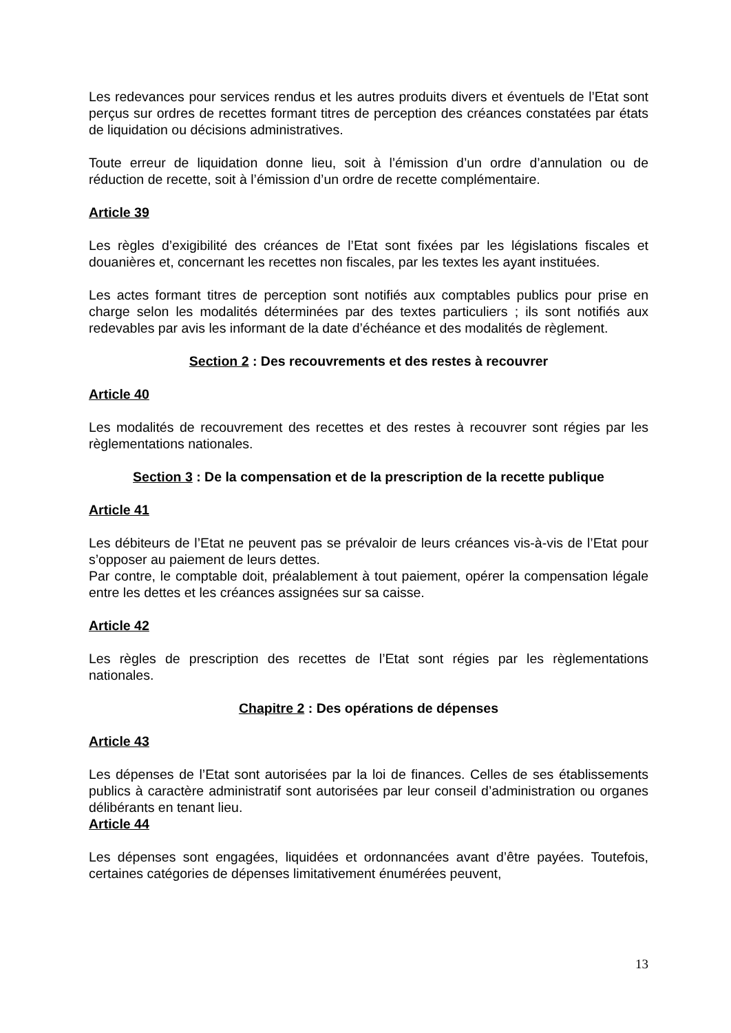Les redevances pour services rendus et les autres produits divers et éventuels de l’Etat sont perçus sur ordres de recettes formant titres de perception des créances constatées par états de liquidation ou décisions administratives.
Toute erreur de liquidation donne lieu, soit à l’émission d’un ordre d’annulation ou de réduction de recette, soit à l’émission d’un ordre de recette complémentaire.
Article 39
Les règles d’exigibilité des créances de l’Etat sont fixées par les législations fiscales et douanières et, concernant les recettes non fiscales, par les textes les ayant instituées.
Les actes formant titres de perception sont notifiés aux comptables publics pour prise en charge selon les modalités déterminées par des textes particuliers ; ils sont notifiés aux redevables par avis les informant de la date d’échéance et des modalités de règlement.
Section 2 : Des recouvrements et des restes à recouvrer
Article 40
Les modalités de recouvrement des recettes et des restes à recouvrer sont régies par les règlementations nationales.
Section 3 : De la compensation et de la prescription de la recette publique
Article 41
Les débiteurs de l’Etat ne peuvent pas se prévaloir de leurs créances vis-à-vis de l’Etat pour s’opposer au paiement de leurs dettes.
Par contre, le comptable doit, préalablement à tout paiement, opérer la compensation légale entre les dettes et les créances assignées sur sa caisse.
Article 42
Les règles de prescription des recettes de l’Etat sont régies par les règlementations nationales.
Chapitre 2 : Des opérations de dépenses
Article 43
Les dépenses de l’Etat sont autorisées par la loi de finances. Celles de ses établissements publics à caractère administratif sont autorisées par leur conseil d’administration ou organes délibérants en tenant lieu.
Article 44
Les dépenses sont engagées, liquidées et ordonnancées avant d’être payées. Toutefois, certaines catégories de dépenses limitativement énumérées peuvent,
13